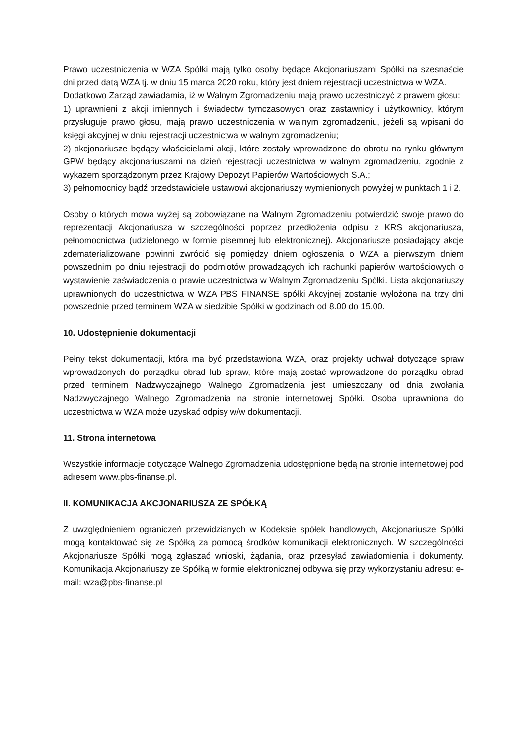Prawo uczestniczenia w WZA Spółki mają tylko osoby będące Akcjonariuszami Spółki na szesnaście dni przed datą WZA tj. w dniu 15 marca 2020 roku, który jest dniem rejestracji uczestnictwa w WZA.
Dodatkowo Zarząd zawiadamia, iż w Walnym Zgromadzeniu mają prawo uczestniczyć z prawem głosu:
1) uprawnieni z akcji imiennych i świadectw tymczasowych oraz zastawnicy i użytkownicy, którym przysługuje prawo głosu, mają prawo uczestniczenia w walnym zgromadzeniu, jeżeli są wpisani do księgi akcyjnej w dniu rejestracji uczestnictwa w walnym zgromadzeniu;
2) akcjonariusze będący właścicielami akcji, które zostały wprowadzone do obrotu na rynku głównym GPW będący akcjonariuszami na dzień rejestracji uczestnictwa w walnym zgromadzeniu, zgodnie z wykazem sporządzonym przez Krajowy Depozyt Papierów Wartościowych S.A.;
3) pełnomocnicy bądź przedstawiciele ustawowi akcjonariuszy wymienionych powyżej w punktach 1 i 2.
Osoby o których mowa wyżej są zobowiązane na Walnym Zgromadzeniu potwierdzić swoje prawo do reprezentacji Akcjonariusza w szczególności poprzez przedłożenia odpisu z KRS akcjonariusza, pełnomocnictwa (udzielonego w formie pisemnej lub elektronicznej). Akcjonariusze posiadający akcje zdematerializowane powinni zwrócić się pomiędzy dniem ogłoszenia o WZA a pierwszym dniem powszednim po dniu rejestracji do podmiotów prowadzących ich rachunki papierów wartościowych o wystawienie zaświadczenia o prawie uczestnictwa w Walnym Zgromadzeniu Spółki. Lista akcjonariuszy uprawnionych do uczestnictwa w WZA PBS FINANSE spółki Akcyjnej zostanie wyłożona na trzy dni powszednie przed terminem WZA w siedzibie Spółki w godzinach od 8.00 do 15.00.
10. Udostępnienie dokumentacji
Pełny tekst dokumentacji, która ma być przedstawiona WZA, oraz projekty uchwał dotyczące spraw wprowadzonych do porządku obrad lub spraw, które mają zostać wprowadzone do porządku obrad przed terminem Nadzwyczajnego Walnego Zgromadzenia jest umieszczany od dnia zwołania Nadzwyczajnego Walnego Zgromadzenia na stronie internetowej Spółki. Osoba uprawniona do uczestnictwa w WZA może uzyskać odpisy w/w dokumentacji.
11. Strona internetowa
Wszystkie informacje dotyczące Walnego Zgromadzenia udostępnione będą na stronie internetowej pod adresem www.pbs-finanse.pl.
II. KOMUNIKACJA AKCJONARIUSZA ZE SPÓŁKĄ
Z uwzględnieniem ograniczeń przewidzianych w Kodeksie spółek handlowych, Akcjonariusze Spółki mogą kontaktować się ze Spółką za pomocą środków komunikacji elektronicznych. W szczególności Akcjonariusze Spółki mogą zgłaszać wnioski, żądania, oraz przesyłać zawiadomienia i dokumenty. Komunikacja Akcjonariuszy ze Spółką w formie elektronicznej odbywa się przy wykorzystaniu adresu: e-mail: wza@pbs-finanse.pl